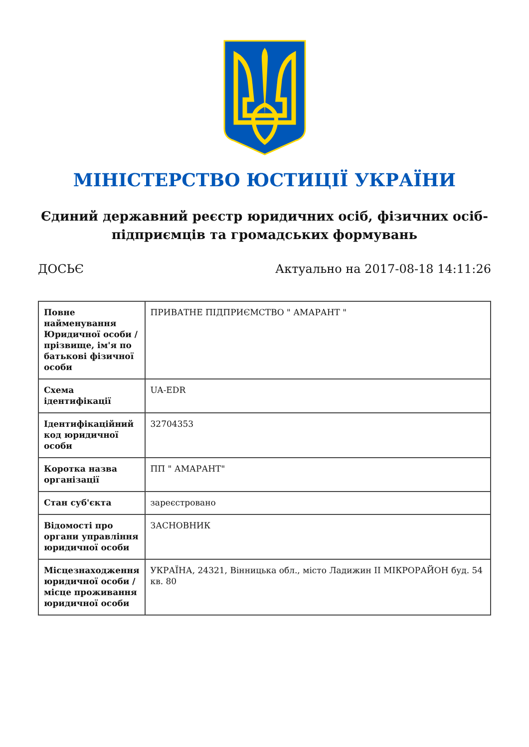МІНІСТЕРСТВО ЮСТИЦІЇ УКРАЇНИ
Єдиний державний реєстр юридичних осіб, фізичних осіб-підприємців та громадських формувань
ДОСЬЄ Актуально на 2017-08-18 14:11:26
| Повне найменування Юридичної особи / прізвище, ім'я по батькові фізичної особи | ПРИВАТНЕ ПІДПРИЄМСТВО " АМАРАНТ " |
| Схема ідентифікації | UA-EDR |
| Ідентифікаційний код юридичної особи | 32704353 |
| Коротка назва організації | ПП " АМАРАНТ" |
| Стан суб'єкта | зареєстровано |
| Відомості про органи управління юридичної особи | ЗАСНОВНИК |
| Місцезнаходження юридичної особи / місце проживання юридичної особи | УКРАЇНА, 24321, Вінницька обл., місто Ладижин ІІ МІКРОРАЙОН буд. 54 кв. 80 |